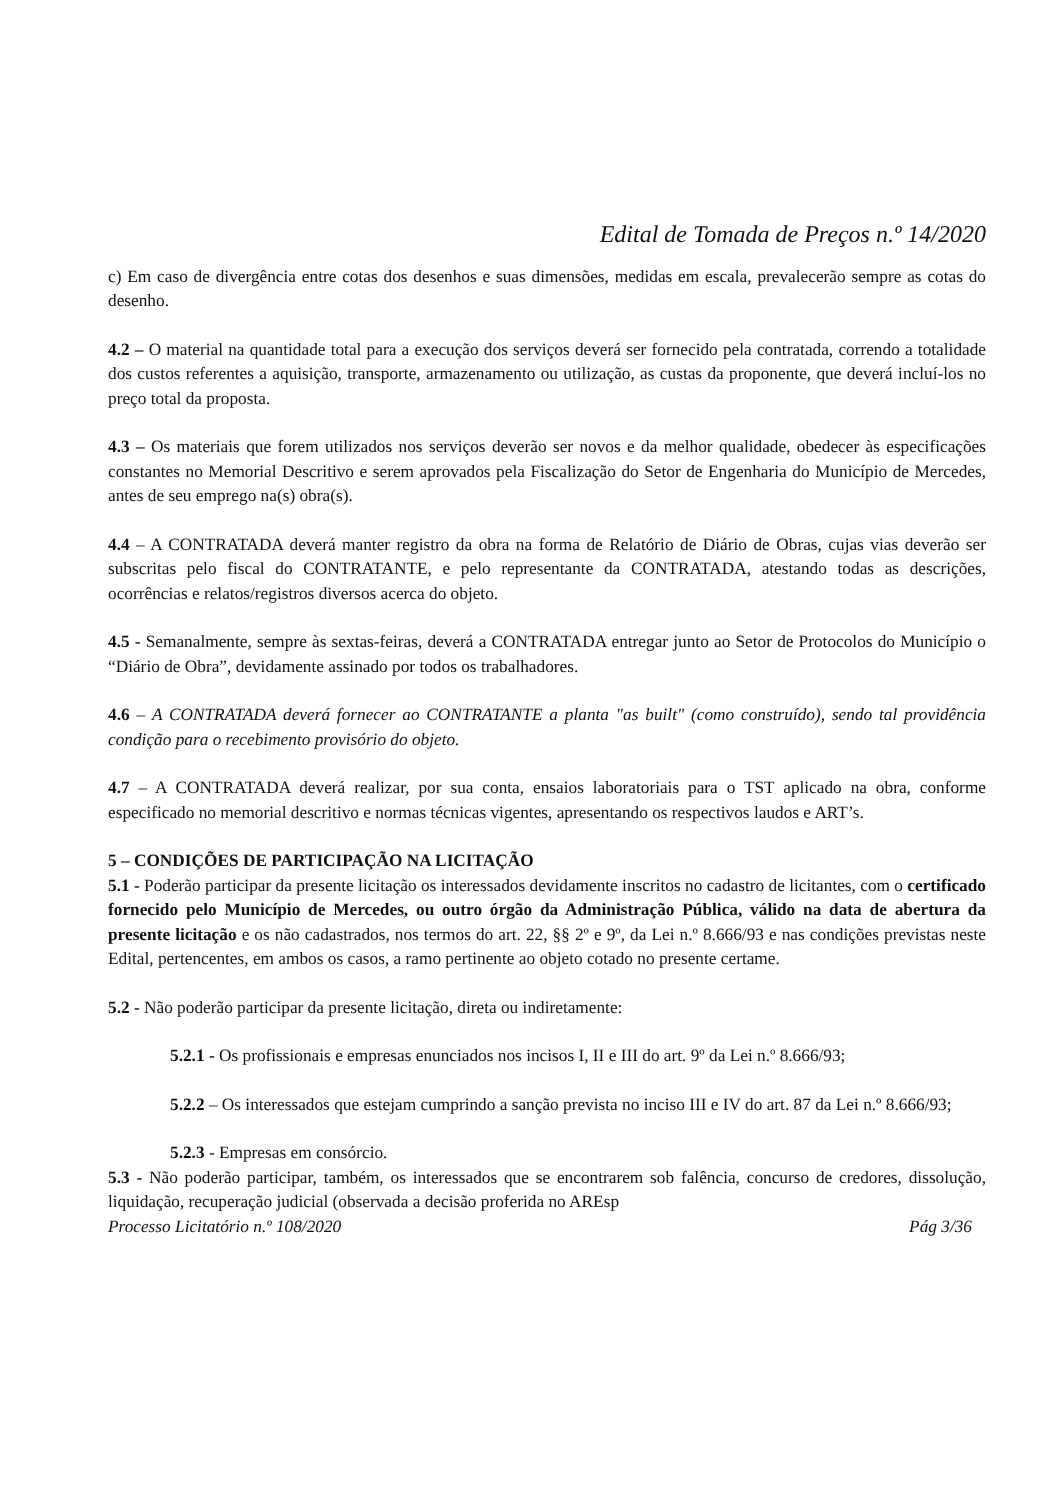Edital de Tomada de Preços n.º 14/2020
c) Em caso de divergência entre cotas dos desenhos e suas dimensões, medidas em escala, prevalecerão sempre as cotas do desenho.
4.2 – O material na quantidade total para a execução dos serviços deverá ser fornecido pela contratada, correndo a totalidade dos custos referentes a aquisição, transporte, armazenamento ou utilização, as custas da proponente, que deverá incluí-los no preço total da proposta.
4.3 – Os materiais que forem utilizados nos serviços deverão ser novos e da melhor qualidade, obedecer às especificações constantes no Memorial Descritivo e serem aprovados pela Fiscalização do Setor de Engenharia do Município de Mercedes, antes de seu emprego na(s) obra(s).
4.4 – A CONTRATADA deverá manter registro da obra na forma de Relatório de Diário de Obras, cujas vias deverão ser subscritas pelo fiscal do CONTRATANTE, e pelo representante da CONTRATADA, atestando todas as descrições, ocorrências e relatos/registros diversos acerca do objeto.
4.5 - Semanalmente, sempre às sextas-feiras, deverá a CONTRATADA entregar junto ao Setor de Protocolos do Município o “Diário de Obra”, devidamente assinado por todos os trabalhadores.
4.6 – A CONTRATADA deverá fornecer ao CONTRATANTE a planta "as built" (como construído), sendo tal providência condição para o recebimento provisório do objeto.
4.7 – A CONTRATADA deverá realizar, por sua conta, ensaios laboratoriais para o TST aplicado na obra, conforme especificado no memorial descritivo e normas técnicas vigentes, apresentando os respectivos laudos e ART’s.
5 – CONDIÇÕES DE PARTICIPAÇÃO NA LICITAÇÃO
5.1 - Poderão participar da presente licitação os interessados devidamente inscritos no cadastro de licitantes, com o certificado fornecido pelo Município de Mercedes, ou outro órgão da Administração Pública, válido na data de abertura da presente licitação e os não cadastrados, nos termos do art. 22, §§ 2º e 9º, da Lei n.º 8.666/93 e nas condições previstas neste Edital, pertencentes, em ambos os casos, a ramo pertinente ao objeto cotado no presente certame.
5.2 - Não poderão participar da presente licitação, direta ou indiretamente:
5.2.1 - Os profissionais e empresas enunciados nos incisos I, II e III do art. 9º da Lei n.º 8.666/93;
5.2.2 – Os interessados que estejam cumprindo a sanção prevista no inciso III e IV do art. 87 da Lei n.º 8.666/93;
5.2.3 - Empresas em consórcio.
5.3 - Não poderão participar, também, os interessados que se encontrarem sob falência, concurso de credores, dissolução, liquidação, recuperação judicial (observada a decisão proferida no AREsp
Processo Licitatório n.º 108/2020 Pág 3/36